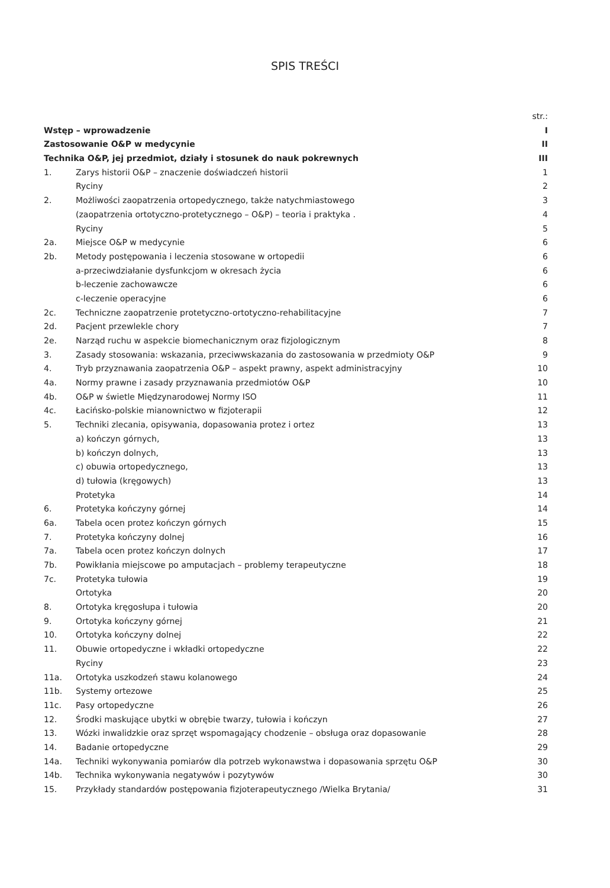SPIS TREŚCI
| | | str.: |
| Wstęp – wprowadzenie | | I |
| Zastosowanie O&P w medycynie | | II |
| Technika O&P, jej przedmiot, działy i stosunek do nauk pokrewnych | | III |
| 1. | Zarys historii O&P – znaczenie doświadczeń historii | 1 |
| | Ryciny | 2 |
| 2. | Możliwości zaopatrzenia ortopedycznego, także natychmiastowego | 3 |
| | (zaopatrzenia ortotyczno-protetycznego – O&P) – teoria i praktyka . | 4 |
| | Ryciny | 5 |
| 2a. | Miejsce O&P w medycynie | 6 |
| 2b. | Metody postępowania i leczenia stosowane w ortopedii | 6 |
| | a-przeciwdziałanie dysfunkcjom w okresach życia | 6 |
| | b-leczenie zachowawcze | 6 |
| | c-leczenie operacyjne | 6 |
| 2c. | Techniczne zaopatrzenie protetyczno-ortotyczno-rehabilitacyjne | 7 |
| 2d. | Pacjent przewlekle chory | 7 |
| 2e. | Narząd ruchu w aspekcie biomechanicznym oraz fizjologicznym | 8 |
| 3. | Zasady stosowania: wskazania, przeciwwskazania do zastosowania w przedmioty O&P | 9 |
| 4. | Tryb przyznawania zaopatrzenia O&P – aspekt prawny, aspekt administracyjny | 10 |
| 4a. | Normy prawne i zasady przyznawania przedmiotów O&P | 10 |
| 4b. | O&P w świetle Międzynarodowej Normy ISO | 11 |
| 4c. | Łacińsko-polskie mianownictwo w fizjoterapii | 12 |
| 5. | Techniki zlecania, opisywania, dopasowania protez i ortez | 13 |
| | a) kończyn górnych, | 13 |
| | b) kończyn dolnych, | 13 |
| | c) obuwia ortopedycznego, | 13 |
| | d) tułowia (kręgowych) | 13 |
| | Protetyka | 14 |
| 6. | Protetyka kończyny górnej | 14 |
| 6a. | Tabela ocen protez kończyn górnych | 15 |
| 7. | Protetyka kończyny dolnej | 16 |
| 7a. | Tabela ocen protez kończyn dolnych | 17 |
| 7b. | Powikłania miejscowe po amputacjach – problemy terapeutyczne | 18 |
| 7c. | Protetyka tułowia | 19 |
| | Ortotyka | 20 |
| 8. | Ortotyka kręgosłupa i tułowia | 20 |
| 9. | Ortotyka kończyny górnej | 21 |
| 10. | Ortotyka kończyny dolnej | 22 |
| 11. | Obuwie ortopedyczne i wkładki ortopedyczne | 22 |
| | Ryciny | 23 |
| 11a. | Ortotyka uszkodzeń stawu kolanowego | 24 |
| 11b. | Systemy ortezowe | 25 |
| 11c. | Pasy ortopedyczne | 26 |
| 12. | Środki maskujące ubytki w obrębie twarzy, tułowia i kończyn | 27 |
| 13. | Wózki inwalidzkie oraz sprzęt wspomagający chodzenie – obsługa oraz dopasowanie | 28 |
| 14. | Badanie ortopedyczne | 29 |
| 14a. | Techniki wykonywania pomiarów dla potrzeb wykonawstwa i dopasowania sprzętu O&P | 30 |
| 14b. | Technika wykonywania negatywów i pozytywów | 30 |
| 15. | Przykłady standardów postępowania fizjoterapeutycznego /Wielka Brytania/ | 31 |